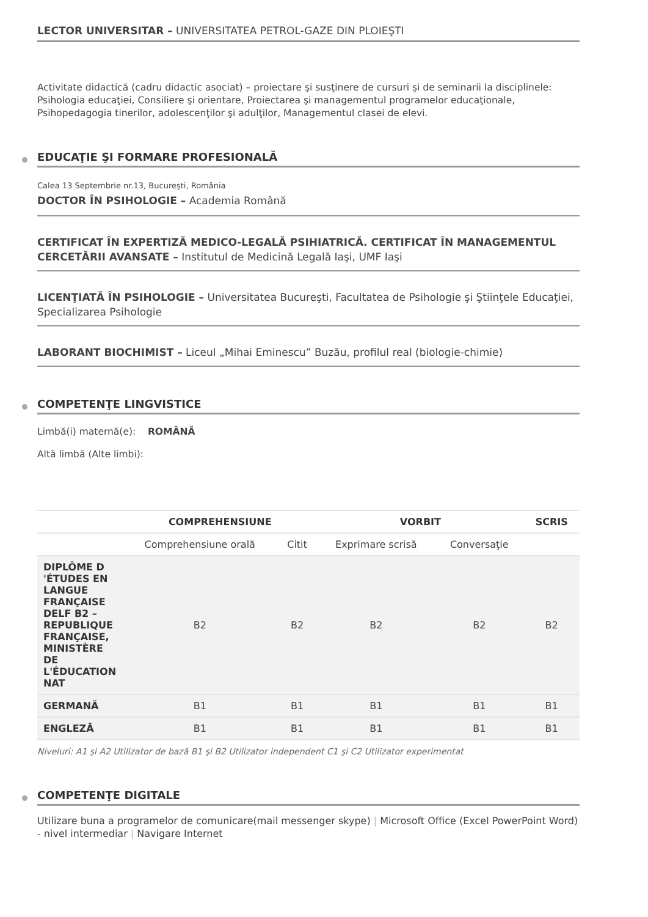LECTOR UNIVERSITAR – UNIVERSITATEA PETROL-GAZE DIN PLOIEŞTI
Activitate didactică (cadru didactic asociat) – proiectare şi susţinere de cursuri şi de seminarii la disciplinele: Psihologia educaţiei, Consiliere şi orientare, Proiectarea şi managementul programelor educaţionale, Psihopedagogia tinerilor, adolescenţilor şi adulţilor, Managementul clasei de elevi.
EDUCAŢIE ŞI FORMARE PROFESIONALĂ
Calea 13 Septembrie nr.13, Bucureşti, România
DOCTOR ÎN PSIHOLOGIE – Academia Română
CERTIFICAT ÎN EXPERTIZĂ MEDICO-LEGALĂ PSIHIATRICĂ. CERTIFICAT ÎN MANAGEMENTUL CERCETĂRII AVANSATE – Institutul de Medicină Legală Iaşi, UMF Iaşi
LICENŢIATĂ ÎN PSIHOLOGIE – Universitatea Bucureşti, Facultatea de Psihologie şi Ştiinţele Educaţiei, Specializarea Psihologie
LABORANT BIOCHIMIST – Liceul „Mihai Eminescu” Buzău, profilul real (biologie-chimie)
COMPETENŢE LINGVISTICE
Limbă(i) maternă(e): ROMÂNĂ
Altă limbă (Alte limbi):
| | COMPREHENSIUNE | | VORBIT | | SCRIS |
| --- | --- | --- | --- | --- | --- |
| | Comprehensiune orală | Citit | Exprimare scrisă | Conversaţie | |
| DIPLÔME D 'ÉTUDES EN LANGUE FRANÇAISE DELF B2 – REPUBLIQUE FRANÇAISE, MINISTÈRE DE L'ÉDUCATION NAT | B2 | B2 | B2 | B2 | B2 |
| GERMANĂ | B1 | B1 | B1 | B1 | B1 |
| ENGLEZĂ | B1 | B1 | B1 | B1 | B1 |
Niveluri: A1 şi A2 Utilizator de bază B1 şi B2 Utilizator independent C1 şi C2 Utilizator experimentat
COMPETENŢE DIGITALE
Utilizare buna a programelor de comunicare(mail messenger skype) | Microsoft Office (Excel PowerPoint Word) - nivel intermediar | Navigare Internet